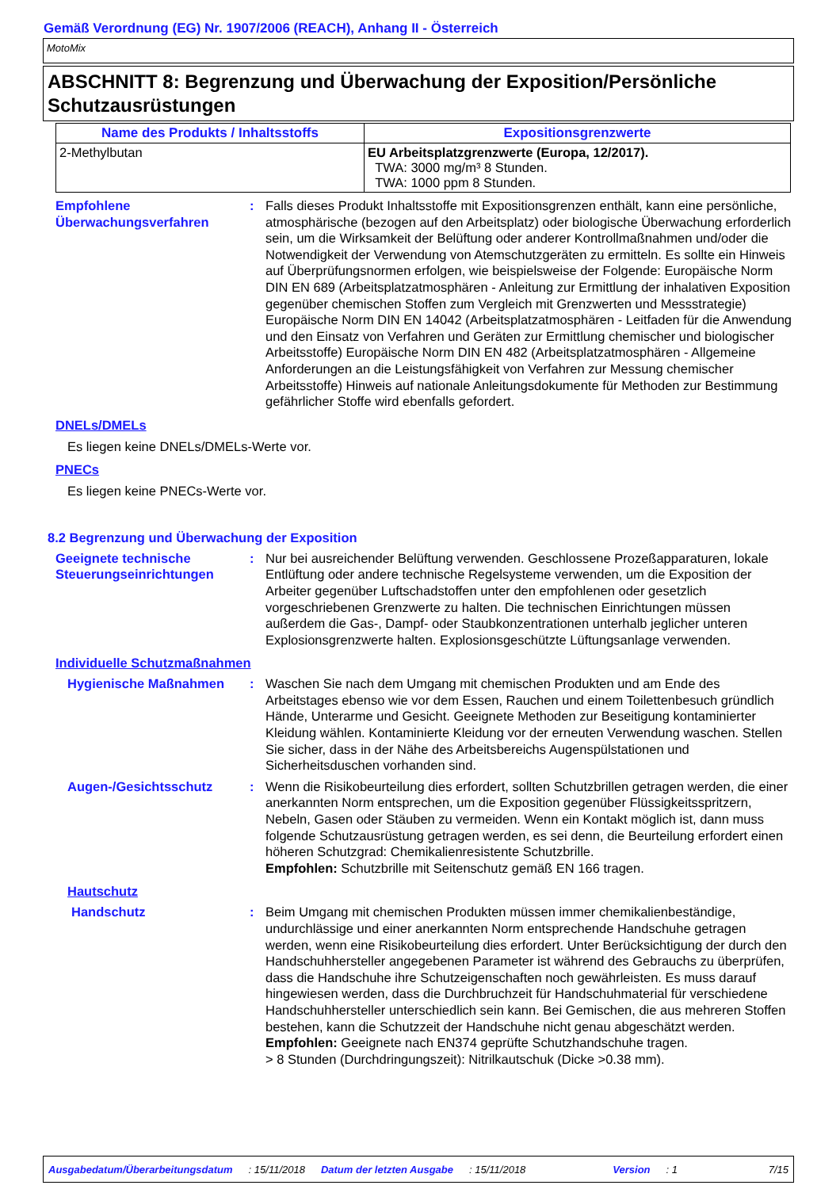Gemäß Verordnung (EG) Nr. 1907/2006 (REACH), Anhang II - Österreich
MotoMix
ABSCHNITT 8: Begrenzung und Überwachung der Exposition/Persönliche Schutzausrüstungen
| Name des Produkts / Inhaltsstoffs | Expositionsgrenzwerte |
| --- | --- |
| 2-Methylbutan | EU Arbeitsplatzgrenzwerte (Europa, 12/2017). TWA: 3000 mg/m³ 8 Stunden. TWA: 1000 ppm 8 Stunden. |
Empfohlene Überwachungsverfahren
: Falls dieses Produkt Inhaltsstoffe mit Expositionsgrenzen enthält, kann eine persönliche, atmosphärische (bezogen auf den Arbeitsplatz) oder biologische Überwachung erforderlich sein, um die Wirksamkeit der Belüftung oder anderer Kontrollmaßnahmen und/oder die Notwendigkeit der Verwendung von Atemschutzgeräten zu ermitteln. Es sollte ein Hinweis auf Überprüfungsnormen erfolgen, wie beispielsweise der Folgende: Europäische Norm DIN EN 689 (Arbeitsplatzatmosphären - Anleitung zur Ermittlung der inhalativen Exposition gegenüber chemischen Stoffen zum Vergleich mit Grenzwerten und Messstrategie) Europäische Norm DIN EN 14042 (Arbeitsplatzatmosphären - Leitfaden für die Anwendung und den Einsatz von Verfahren und Geräten zur Ermittlung chemischer und biologischer Arbeitsstoffe) Europäische Norm DIN EN 482 (Arbeitsplatzatmosphären - Allgemeine Anforderungen an die Leistungsfähigkeit von Verfahren zur Messung chemischer Arbeitsstoffe) Hinweis auf nationale Anleitungsdokumente für Methoden zur Bestimmung gefährlicher Stoffe wird ebenfalls gefordert.
DNELs/DMELs
Es liegen keine DNELs/DMELs-Werte vor.
PNECs
Es liegen keine PNECs-Werte vor.
8.2 Begrenzung und Überwachung der Exposition
Geeignete technische Steuerungseinrichtungen
: Nur bei ausreichender Belüftung verwenden. Geschlossene Prozeßapparaturen, lokale Entlüftung oder andere technische Regelsysteme verwenden, um die Exposition der Arbeiter gegenüber Luftschadstoffen unter den empfohlenen oder gesetzlich vorgeschriebenen Grenzwerte zu halten. Die technischen Einrichtungen müssen außerdem die Gas-, Dampf- oder Staubkonzentrationen unterhalb jeglicher unteren Explosionsgrenzwerte halten. Explosionsgeschützte Lüftungsanlage verwenden.
Individuelle Schutzmaßnahmen
Hygienische Maßnahmen : Waschen Sie nach dem Umgang mit chemischen Produkten und am Ende des Arbeitstages ebenso wie vor dem Essen, Rauchen und einem Toilettenbesuch gründlich Hände, Unterarme und Gesicht. Geeignete Methoden zur Beseitigung kontaminierter Kleidung wählen. Kontaminierte Kleidung vor der erneuten Verwendung waschen. Stellen Sie sicher, dass in der Nähe des Arbeitsbereichs Augenspülstationen und Sicherheitsduschen vorhanden sind.
Augen-/Gesichtsschutz : Wenn die Risikobeurteilung dies erfordert, sollten Schutzbrillen getragen werden, die einer anerkannten Norm entsprechen, um die Exposition gegenüber Flüssigkeitsspritzern, Nebeln, Gasen oder Stäuben zu vermeiden. Wenn ein Kontakt möglich ist, dann muss folgende Schutzausrüstung getragen werden, es sei denn, die Beurteilung erfordert einen höheren Schutzgrad: Chemikalienresistente Schutzbrille.
Empfohlen: Schutzbrille mit Seitenschutz gemäß EN 166 tragen.
Hautschutz
Handschutz : Beim Umgang mit chemischen Produkten müssen immer chemikalienbeständige, undurchlässige und einer anerkannten Norm entsprechende Handschuhe getragen werden, wenn eine Risikobeurteilung dies erfordert. Unter Berücksichtigung der durch den Handschuhhersteller angegebenen Parameter ist während des Gebrauchs zu überprüfen, dass die Handschuhe ihre Schutzeigenschaften noch gewährleisten. Es muss darauf hingewiesen werden, dass die Durchbruchzeit für Handschuhmaterial für verschiedene Handschuhhersteller unterschiedlich sein kann. Bei Gemischen, die aus mehreren Stoffen bestehen, kann die Schutzzeit der Handschuhe nicht genau abgeschätzt werden.
Empfohlen: Geeignete nach EN374 geprüfte Schutzhandschuhe tragen.
> 8 Stunden (Durchdringungszeit): Nitrilkautschuk (Dicke >0.38 mm).
Ausgabedatum/Überarbeitungsdatum: 15/11/2018 Datum der letzten Ausgabe: 15/11/2018 Version: 1 7/15